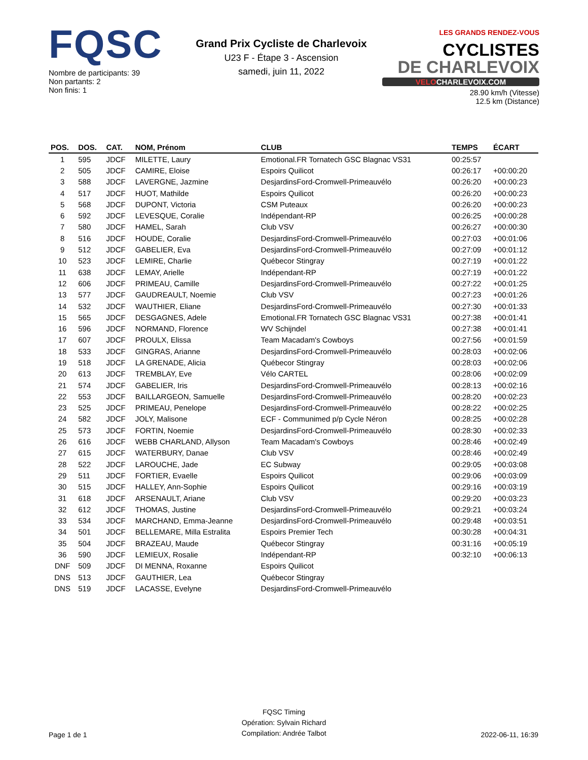FQSC
Nombre de participants: 39
Non partants: 2
Non finis: 1
Grand Prix Cycliste de Charlevoix
U23 F - Étape 3 - Ascension
samedi, juin 11, 2022
LES GRANDS RENDEZ-VOUS CYCLISTES
DE CHARLEVOIX
VELOCHARLEVOIX.COM
28.90 km/h (Vitesse)
12.5 km (Distance)
| POS. | DOS. | CAT. | NOM, Prénom | CLUB | TEMPS | ÉCART |
| --- | --- | --- | --- | --- | --- | --- |
| 1 | 595 | JDCF | MILETTE, Laury | Emotional.FR Tornatech GSC Blagnac VS31 | 00:25:57 | |
| 2 | 505 | JDCF | CAMIRE, Eloise | Espoirs Quilicot | 00:26:17 | +00:00:20 |
| 3 | 588 | JDCF | LAVERGNE, Jazmine | DesjardinsFord-Cromwell-Primeauvélo | 00:26:20 | +00:00:23 |
| 4 | 517 | JDCF | HUOT, Mathilde | Espoirs Quilicot | 00:26:20 | +00:00:23 |
| 5 | 568 | JDCF | DUPONT, Victoria | CSM Puteaux | 00:26:20 | +00:00:23 |
| 6 | 592 | JDCF | LEVESQUE, Coralie | Indépendant-RP | 00:26:25 | +00:00:28 |
| 7 | 580 | JDCF | HAMEL, Sarah | Club VSV | 00:26:27 | +00:00:30 |
| 8 | 516 | JDCF | HOUDE, Coralie | DesjardinsFord-Cromwell-Primeauvélo | 00:27:03 | +00:01:06 |
| 9 | 512 | JDCF | GABELIER, Eva | DesjardinsFord-Cromwell-Primeauvélo | 00:27:09 | +00:01:12 |
| 10 | 523 | JDCF | LEMIRE, Charlie | Québecor Stingray | 00:27:19 | +00:01:22 |
| 11 | 638 | JDCF | LEMAY, Arielle | Indépendant-RP | 00:27:19 | +00:01:22 |
| 12 | 606 | JDCF | PRIMEAU, Camille | DesjardinsFord-Cromwell-Primeauvélo | 00:27:22 | +00:01:25 |
| 13 | 577 | JDCF | GAUDREAULT, Noemie | Club VSV | 00:27:23 | +00:01:26 |
| 14 | 532 | JDCF | WAUTHIER, Eliane | DesjardinsFord-Cromwell-Primeauvélo | 00:27:30 | +00:01:33 |
| 15 | 565 | JDCF | DESGAGNES, Adele | Emotional.FR Tornatech GSC Blagnac VS31 | 00:27:38 | +00:01:41 |
| 16 | 596 | JDCF | NORMAND, Florence | WV Schijndel | 00:27:38 | +00:01:41 |
| 17 | 607 | JDCF | PROULX, Elissa | Team Macadam's Cowboys | 00:27:56 | +00:01:59 |
| 18 | 533 | JDCF | GINGRAS, Arianne | DesjardinsFord-Cromwell-Primeauvélo | 00:28:03 | +00:02:06 |
| 19 | 518 | JDCF | LA GRENADE, Alicia | Québecor Stingray | 00:28:03 | +00:02:06 |
| 20 | 613 | JDCF | TREMBLAY, Eve | Vélo CARTEL | 00:28:06 | +00:02:09 |
| 21 | 574 | JDCF | GABELIER, Iris | DesjardinsFord-Cromwell-Primeauvélo | 00:28:13 | +00:02:16 |
| 22 | 553 | JDCF | BAILLARGEON, Samuelle | DesjardinsFord-Cromwell-Primeauvélo | 00:28:20 | +00:02:23 |
| 23 | 525 | JDCF | PRIMEAU, Penelope | DesjardinsFord-Cromwell-Primeauvélo | 00:28:22 | +00:02:25 |
| 24 | 582 | JDCF | JOLY, Malisone | ECF - Communimed p/p Cycle Néron | 00:28:25 | +00:02:28 |
| 25 | 573 | JDCF | FORTIN, Noemie | DesjardinsFord-Cromwell-Primeauvélo | 00:28:30 | +00:02:33 |
| 26 | 616 | JDCF | WEBB CHARLAND, Allyson | Team Macadam's Cowboys | 00:28:46 | +00:02:49 |
| 27 | 615 | JDCF | WATERBURY, Danae | Club VSV | 00:28:46 | +00:02:49 |
| 28 | 522 | JDCF | LAROUCHE, Jade | EC Subway | 00:29:05 | +00:03:08 |
| 29 | 511 | JDCF | FORTIER, Evaelle | Espoirs Quilicot | 00:29:06 | +00:03:09 |
| 30 | 515 | JDCF | HALLEY, Ann-Sophie | Espoirs Quilicot | 00:29:16 | +00:03:19 |
| 31 | 618 | JDCF | ARSENAULT, Ariane | Club VSV | 00:29:20 | +00:03:23 |
| 32 | 612 | JDCF | THOMAS, Justine | DesjardinsFord-Cromwell-Primeauvélo | 00:29:21 | +00:03:24 |
| 33 | 534 | JDCF | MARCHAND, Emma-Jeanne | DesjardinsFord-Cromwell-Primeauvélo | 00:29:48 | +00:03:51 |
| 34 | 501 | JDCF | BELLEMARE, Milla Estralita | Espoirs Premier Tech | 00:30:28 | +00:04:31 |
| 35 | 504 | JDCF | BRAZEAU, Maude | Québecor Stingray | 00:31:16 | +00:05:19 |
| 36 | 590 | JDCF | LEMIEUX, Rosalie | Indépendant-RP | 00:32:10 | +00:06:13 |
| DNF | 509 | JDCF | DI MENNA, Roxanne | Espoirs Quilicot | | |
| DNS | 513 | JDCF | GAUTHIER, Lea | Québecor Stingray | | |
| DNS | 519 | JDCF | LACASSE, Evelyne | DesjardinsFord-Cromwell-Primeauvélo | | |
Page 1 de 1
FQSC Timing
Opération: Sylvain Richard
Compilation: Andrée Talbot
2022-06-11, 16:39